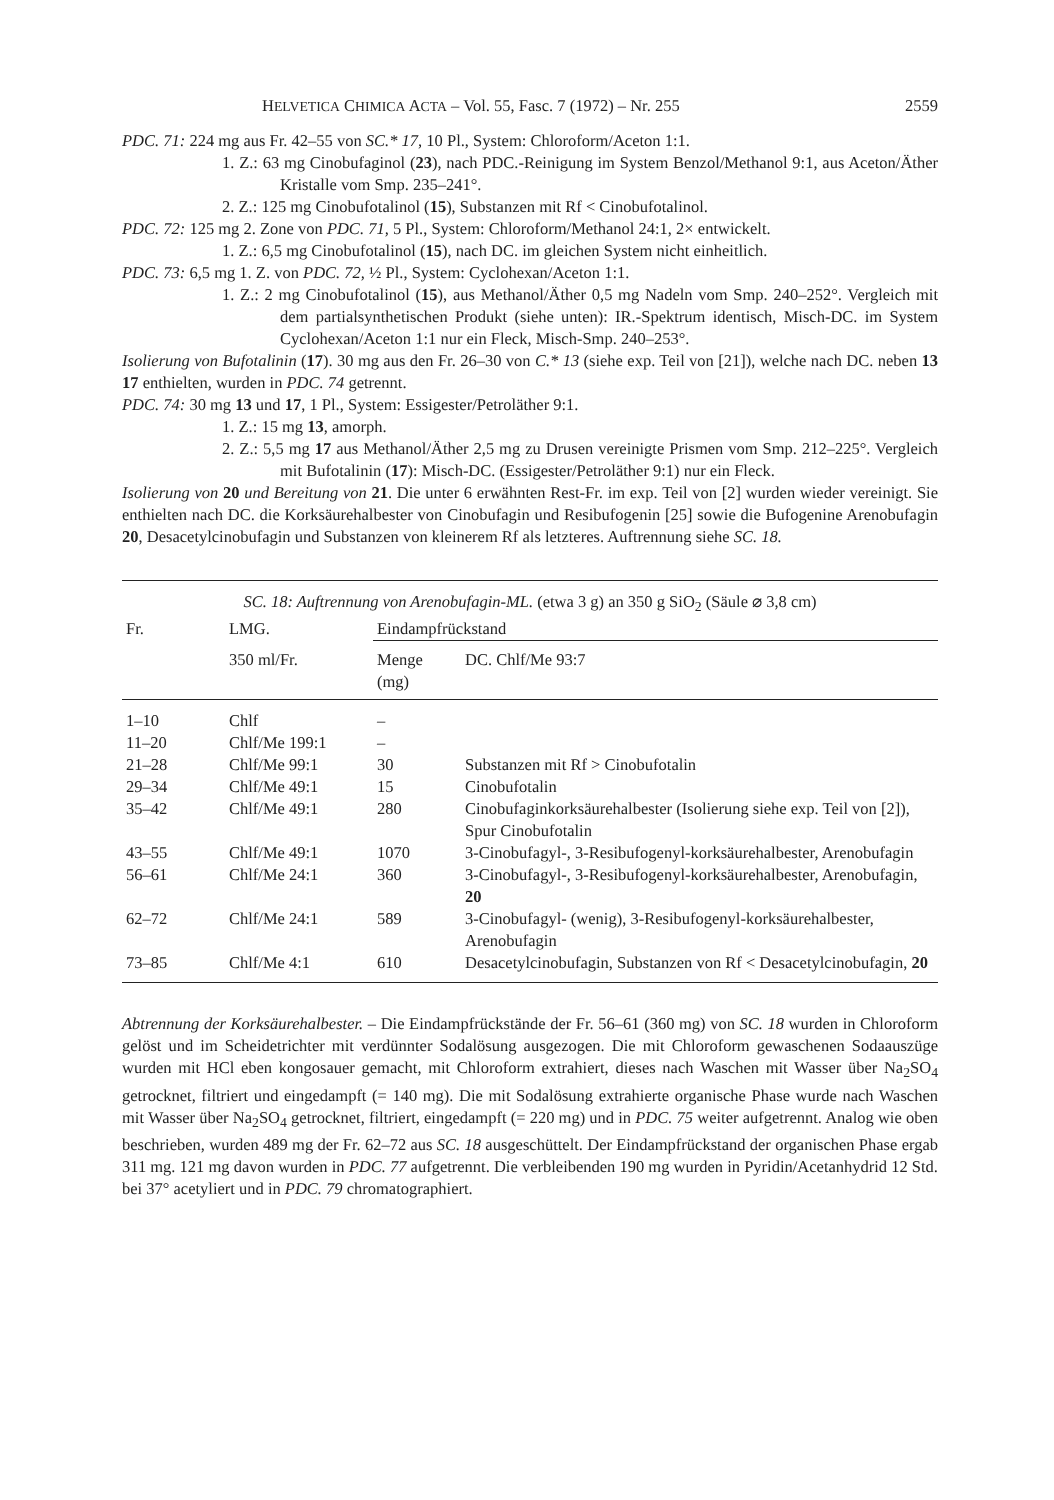HELVETICA CHIMICA ACTA – Vol. 55, Fasc. 7 (1972) – Nr. 255 2559
PDC. 71: 224 mg aus Fr. 42–55 von SC.* 17, 10 Pl., System: Chloroform/Aceton 1:1.
1. Z.: 63 mg Cinobufaginol (23), nach PDC.-Reinigung im System Benzol/Methanol 9:1, aus Aceton/Äther Kristalle vom Smp. 235–241°.
2. Z.: 125 mg Cinobufotalinol (15), Substanzen mit Rf < Cinobufotalinol.
PDC. 72: 125 mg 2. Zone von PDC. 71, 5 Pl., System: Chloroform/Methanol 24:1, 2× entwickelt.
1. Z.: 6,5 mg Cinobufotalinol (15), nach DC. im gleichen System nicht einheitlich.
PDC. 73: 6,5 mg 1. Z. von PDC. 72, ½ Pl., System: Cyclohexan/Aceton 1:1.
1. Z.: 2 mg Cinobufotalinol (15), aus Methanol/Äther 0,5 mg Nadeln vom Smp. 240–252°. Vergleich mit dem partialsynthetischen Produkt (siehe unten): IR.-Spektrum identisch, Misch-DC. im System Cyclohexan/Aceton 1:1 nur ein Fleck, Misch-Smp. 240–253°.
Isolierung von Bufotalinin (17). 30 mg aus den Fr. 26–30 von C.* 13 (siehe exp. Teil von [21]), welche nach DC. neben 13 17 enthielten, wurden in PDC. 74 getrennt.
PDC. 74: 30 mg 13 und 17, 1 Pl., System: Essigester/Petroläther 9:1.
1. Z.: 15 mg 13, amorph.
2. Z.: 5,5 mg 17 aus Methanol/Äther 2,5 mg zu Drusen vereinigte Prismen vom Smp. 212–225°. Vergleich mit Bufotalinin (17): Misch-DC. (Essigester/Petroläther 9:1) nur ein Fleck.
Isolierung von 20 und Bereitung von 21. Die unter 6 erwähnten Rest-Fr. im exp. Teil von [2] wurden wieder vereinigt. Sie enthielten nach DC. die Korksäurehalbester von Cinobufagin und Resibufogenin [25] sowie die Bufogenine Arenobufagin 20, Desacetylcinobufagin und Substanzen von kleinerem Rf als letzteres. Auftrennung siehe SC. 18.
| SC. 18: Auftrennung von Arenobufagin-ML. (etwa 3 g) an 350 g SiO<sub>2</sub> (Säule ⌀ 3,8 cm) | | | |
| Fr. | LMG. | Eindampfrückstand | |
| | 350 ml/Fr. | Menge (mg) | DC. Chlf/Me 93:7 |
| 1–10 | Chlf | – | |
| 11–20 | Chlf/Me 199:1 | – | |
| 21–28 | Chlf/Me 99:1 | 30 | Substanzen mit Rf > Cinobufotalin |
| 29–34 | Chlf/Me 49:1 | 15 | Cinobufotalin |
| 35–42 | Chlf/Me 49:1 | 280 | Cinobufaginkorksäurehalbester (Isolierung siehe exp. Teil von [2]), Spur Cinobufotalin |
| 43–55 | Chlf/Me 49:1 | 1070 | 3-Cinobufagyl-, 3-Resibufogenyl-korksäurehalbester, Arenobufagin |
| 56–61 | Chlf/Me 24:1 | 360 | 3-Cinobufagyl-, 3-Resibufogenyl-korksäurehalbester, Arenobufagin, 20 |
| 62–72 | Chlf/Me 24:1 | 589 | 3-Cinobufagyl- (wenig), 3-Resibufogenyl-korksäurehalbester, Arenobufagin |
| 73–85 | Chlf/Me 4:1 | 610 | Desacetylcinobufagin, Substanzen von Rf < Desacetylcinobufagin, 20 |
Abtrennung der Korksäurehalbester. – Die Eindampfrückstände der Fr. 56–61 (360 mg) von SC. 18 wurden in Chloroform gelöst und im Scheidetrichter mit verdünnter Sodalösung ausgezogen. Die mit Chloroform gewaschenen Sodaauszüge wurden mit HCl eben kongosauer gemacht, mit Chloroform extrahiert, dieses nach Waschen mit Wasser über Na<sub>2</sub>SO<sub>4</sub> getrocknet, filtriert und eingedampft (= 140 mg). Die mit Sodalösung extrahierte organische Phase wurde nach Waschen mit Wasser über Na<sub>2</sub>SO<sub>4</sub> getrocknet, filtriert, eingedampft (= 220 mg) und in PDC. 75 weiter aufgetrennt. Analog wie oben beschrieben, wurden 489 mg der Fr. 62–72 aus SC. 18 ausgeschüttelt. Der Eindampfrückstand der organischen Phase ergab 311 mg. 121 mg davon wurden in PDC. 77 aufgetrennt. Die verbleibenden 190 mg wurden in Pyridin/Acetanhydrid 12 Std. bei 37° acetyliert und in PDC. 79 chromatographiert.